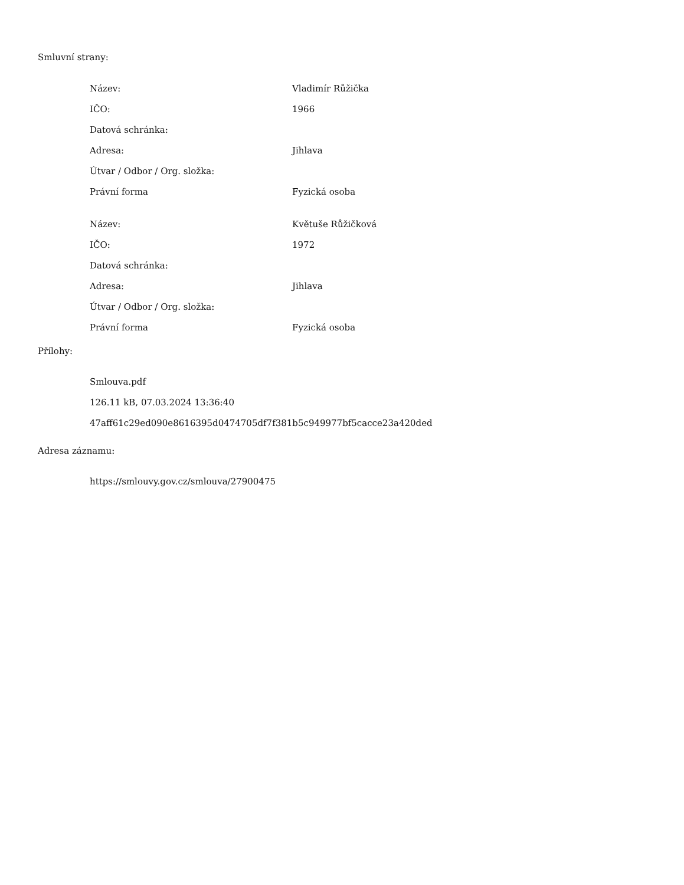Smluvní strany:
| Název: | Vladimír Růžička |
| IČO: | 1966 |
| Datová schránka: | |
| Adresa: | Jihlava |
| Útvar / Odbor / Org. složka: | |
| Právní forma | Fyzická osoba |
| Název: | Květuše Růžičková |
| IČO: | 1972 |
| Datová schránka: | |
| Adresa: | Jihlava |
| Útvar / Odbor / Org. složka: | |
| Právní forma | Fyzická osoba |
Přílohy:
Smlouva.pdf
126.11 kB, 07.03.2024 13:36:40
47aff61c29ed090e8616395d0474705df7f381b5c949977bf5cacce23a420ded
Adresa záznamu:
https://smlouvy.gov.cz/smlouva/27900475